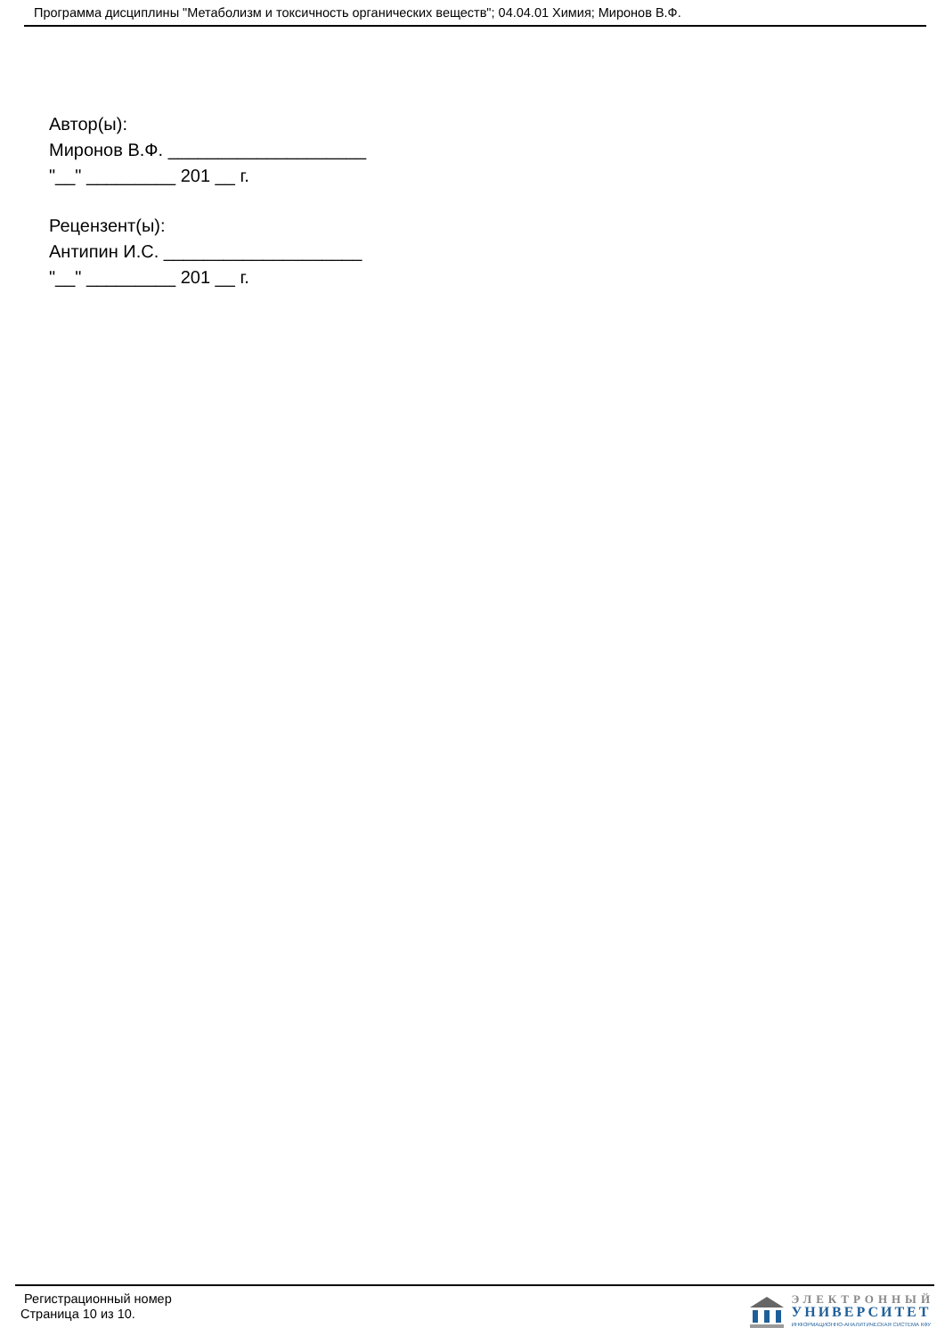Программа дисциплины "Метаболизм и токсичность органических веществ"; 04.04.01 Химия; Миронов В.Ф.
Автор(ы):
Миронов В.Ф. ____________________
"__" _________ 201 __ г.
Рецензент(ы):
Антипин И.С. ____________________
"__" _________ 201 __ г.
Регистрационный номер
Страница 10 из 10.
ЭЛЕКТРОННЫЙ
УНИВЕРСИТЕТ
ИНФОРМАЦИОННО-АНАЛИТИЧЕСКАЯ СИСТЕМА КФУ